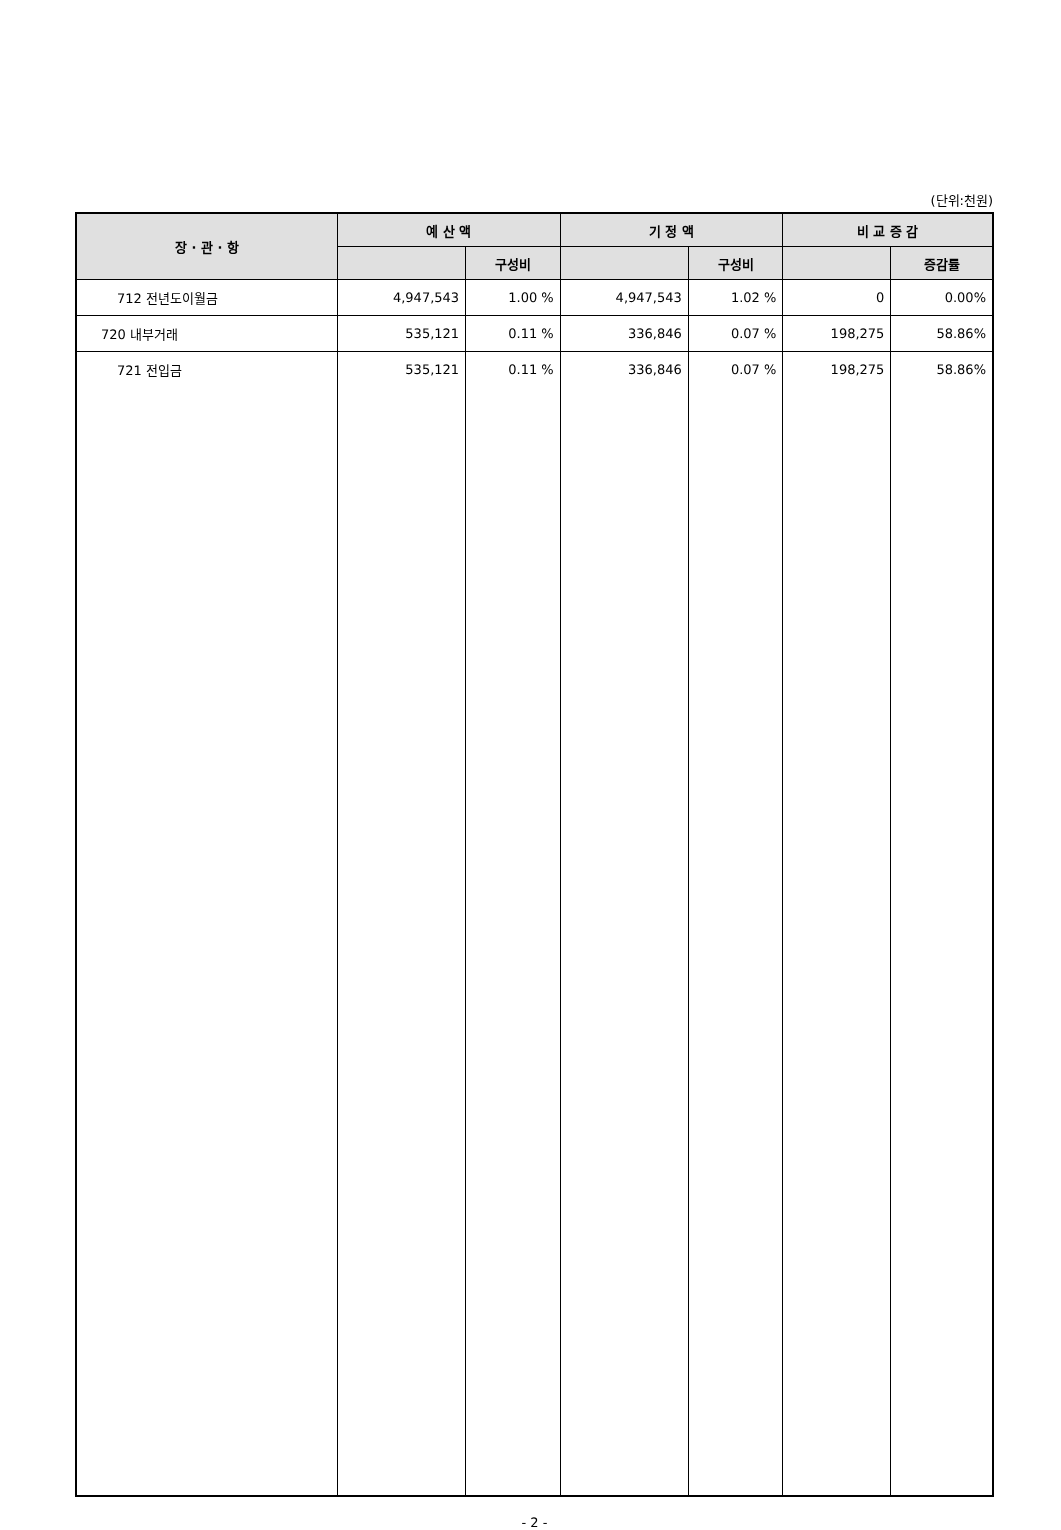(단위:천원)
| 장 · 관 · 항 | 예 산 액 | | 기 정 액 | | 비 교 증 감 | |
| --- | --- | --- | --- | --- | --- | --- |
| | | 구성비 | | 구성비 | | 증감률 |
| 712 전년도이월금 | 4,947,543 | 1.00 % | 4,947,543 | 1.02 % | 0 | 0.00% |
| 720 내부거래 | 535,121 | 0.11 % | 336,846 | 0.07 % | 198,275 | 58.86% |
| 721 전입금 | 535,121 | 0.11 % | 336,846 | 0.07 % | 198,275 | 58.86% |
- 2 -